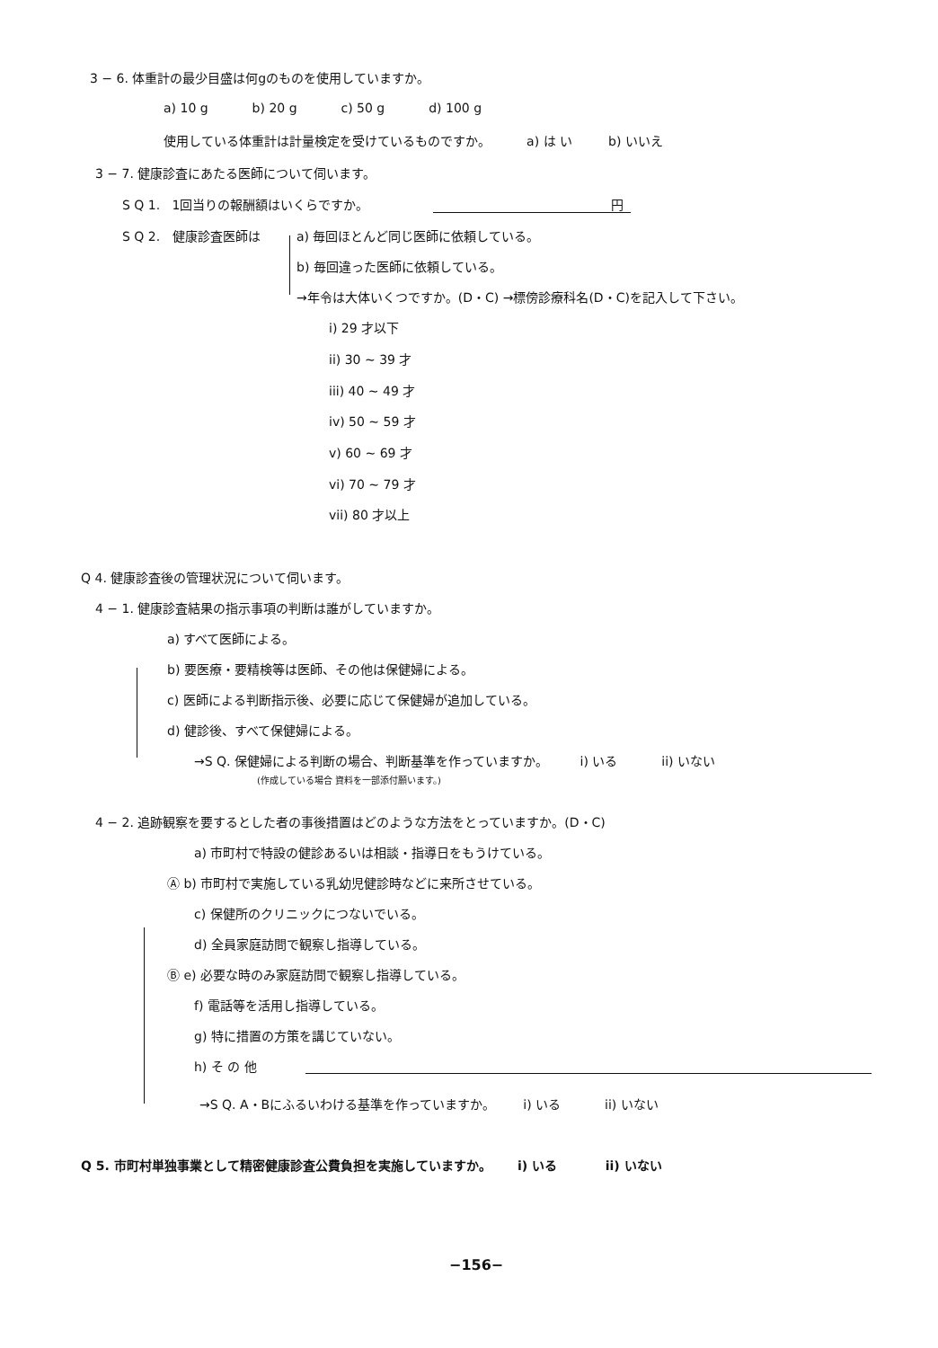3 − 6. 体重計の最少目盛は何gのものを使用していますか。
a) 10 g b) 20 g c) 50 g d) 100 g
使用している体重計は計量検定を受けているものですか。 a) は い b) いいえ
3 − 7. 健康診査にあたる医師について伺います。
S Q 1. 1回当りの報酬額はいくらですか。 円
S Q 2. 健康診査医師は a) 毎回ほとんど同じ医師に依頼している。
b) 毎回違った医師に依頼している。
→年令は大体いくつですか。(D・C) →標傍診療科名(D・C)を記入して下さい。
i) 29 才以下
ii) 30 ~ 39 才
iii) 40 ~ 49 才
iv) 50 ~ 59 才
v) 60 ~ 69 才
vi) 70 ~ 79 才
vii) 80 才以上
Q 4. 健康診査後の管理状況について伺います。
4 − 1. 健康診査結果の指示事項の判断は誰がしていますか。
a) すべて医師による。
b) 要医療・要精検等は医師、その他は保健婦による。
c) 医師による判断指示後、必要に応じて保健婦が追加している。
d) 健診後、すべて保健婦による。
→S Q. 保健婦による判断の場合、判断基準を作っていますか。 i) いる ii) いない
(作成している場合 資料を一部添付願います。)
4 − 2. 追跡観察を要するとした者の事後措置はどのような方法をとっていますか。(D・C)
a) 市町村で特設の健診あるいは相談・指導日をもうけている。
Ⓐ b) 市町村で実施している乳幼児健診時などに来所させている。
c) 保健所のクリニックにつないでいる。
d) 全員家庭訪問で観察し指導している。
Ⓑ e) 必要な時のみ家庭訪問で観察し指導している。
f) 電話等を活用し指導している。
g) 特に措置の方策を講じていない。
h) そ の 他
→S Q. A・Bにふるいわける基準を作っていますか。 i) いる ii) いない
Q 5. 市町村単独事業として精密健康診査公費負担を実施していますか。 i) いる ii) いない
−156−